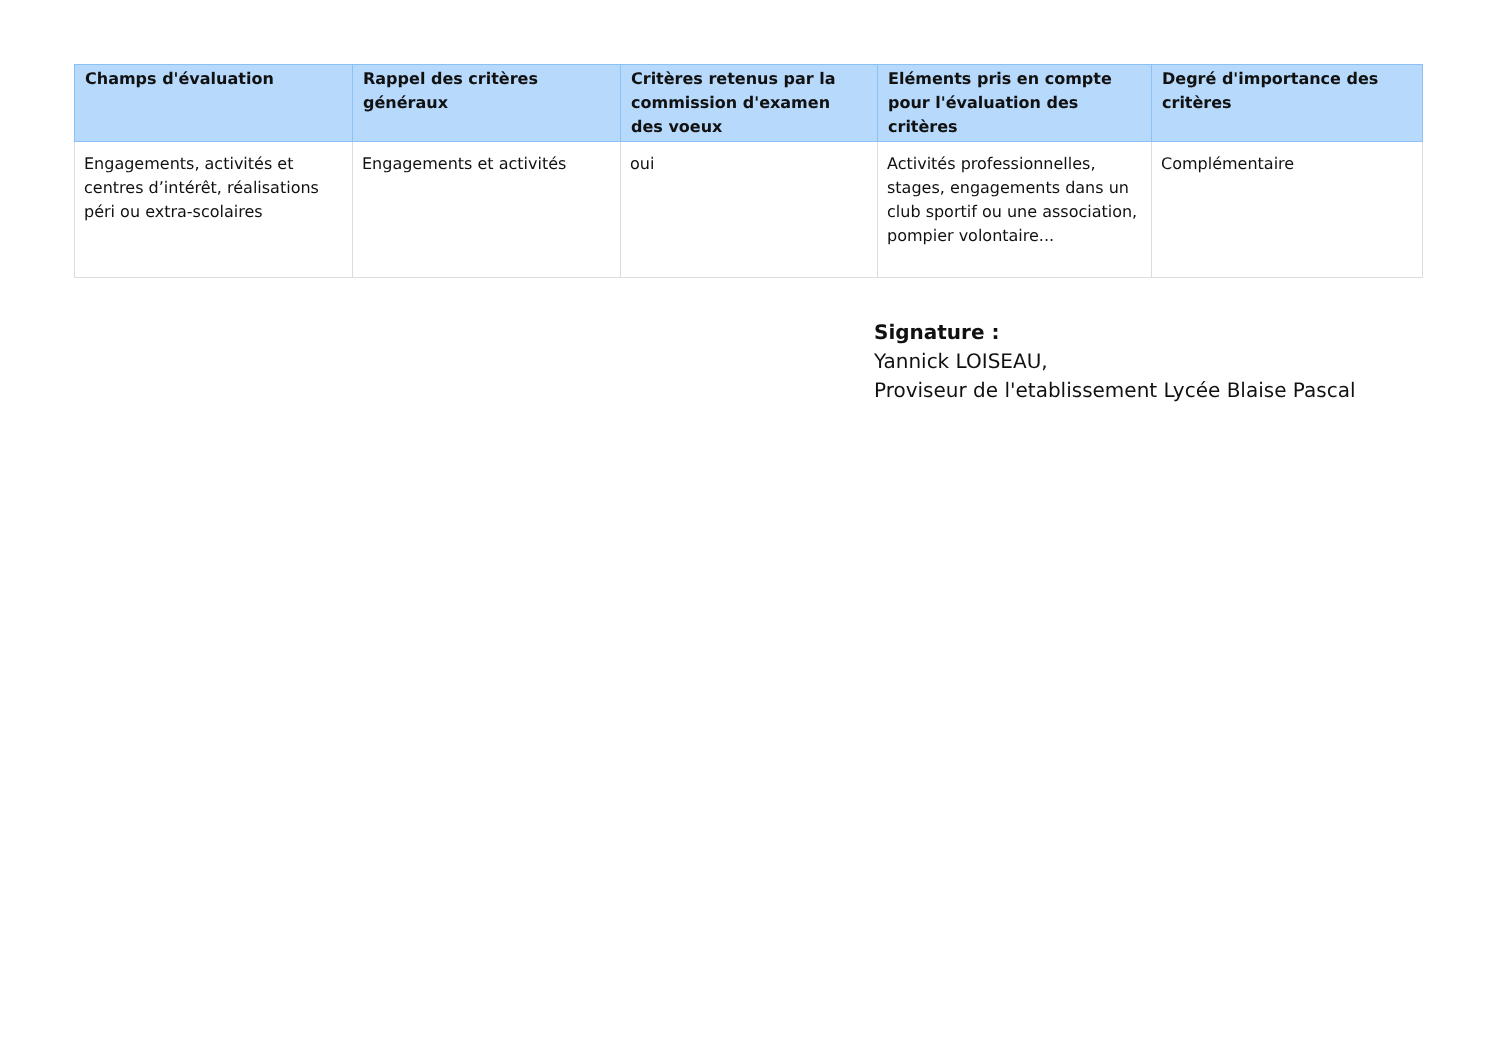| Champs d'évaluation | Rappel des critères généraux | Critères retenus par la commission d'examen des voeux | Eléments pris en compte pour l'évaluation des critères | Degré d'importance des critères |
| --- | --- | --- | --- | --- |
| Engagements, activités et centres d’intérêt, réalisations péri ou extra-scolaires | Engagements et activités | oui | Activités professionnelles, stages, engagements dans un club sportif ou une association, pompier volontaire... | Complémentaire |
Signature :
Yannick LOISEAU,
Proviseur de l'etablissement Lycée Blaise Pascal